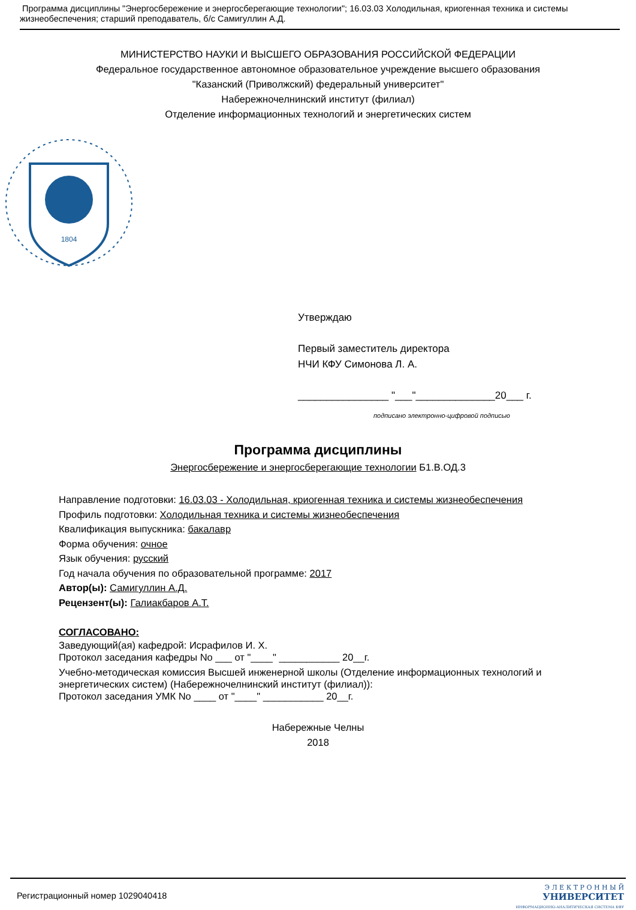Программа дисциплины "Энергосбережение и энергосберегающие технологии"; 16.03.03 Холодильная, криогенная техника и системы жизнеобеспечения; старший преподаватель, б/с Самигуллин А.Д.
МИНИСТЕРСТВО НАУКИ И ВЫСШЕГО ОБРАЗОВАНИЯ РОССИЙСКОЙ ФЕДЕРАЦИИ
Федеральное государственное автономное образовательное учреждение высшего образования
"Казанский (Приволжский) федеральный университет"
Набережночелнинский институт (филиал)
Отделение информационных технологий и энергетических систем
1804
Утверждаю
Первый заместитель директора
НЧИ КФУ Симонова Л. А.
________________ "___"______________20___ г.
подписано электронно-цифровой подписью
Программа дисциплины
Энергосбережение и энергосберегающие технологии Б1.В.ОД.3
Направление подготовки: 16.03.03 - Холодильная, криогенная техника и системы жизнеобеспечения
Профиль подготовки: Холодильная техника и системы жизнеобеспечения
Квалификация выпускника: бакалавр
Форма обучения: очное
Язык обучения: русский
Год начала обучения по образовательной программе: 2017
Автор(ы): Самигуллин А.Д.
Рецензент(ы): Галиакбаров А.Т.
СОГЛАСОВАНО:
Заведующий(ая) кафедрой: Исрафилов И. Х.
Протокол заседания кафедры No ___ от "____" ___________ 20__г.
Учебно-методическая комиссия Высшей инженерной школы (Отделение информационных технологий и энергетических систем) (Набережночелнинский институт (филиал)):
Протокол заседания УМК No ____ от "____" ___________ 20__г.
Набережные Челны
2018
Регистрационный номер 1029040418
Э Л Е К Т Р О Н Н Ы Й
УНИВЕРСИТЕТ
ИНФОРМАЦИОННО-АНАЛИТИЧЕСКАЯ СИСТЕМА КФУ